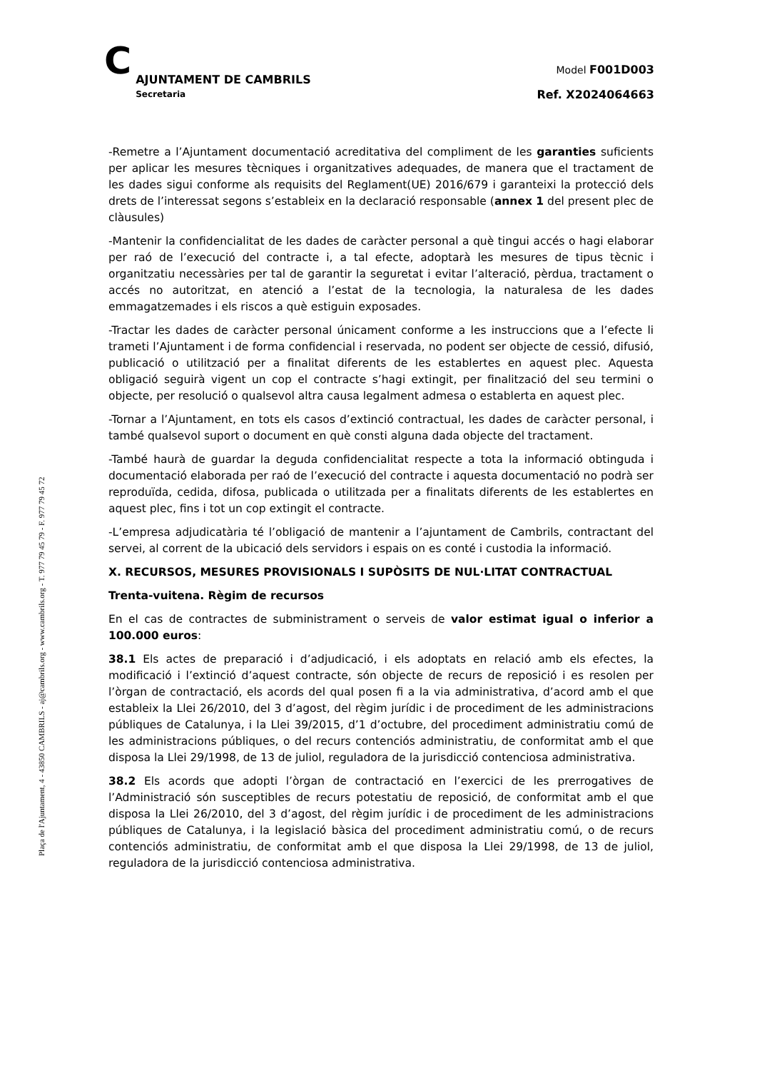Plaça de l'Ajuntament, 4 - 43850 CAMBRILS - aj@cambrils.org - www.cambrils.org - T. 977 79 45 79 - F. 977 79 45 72
C
AJUNTAMENT DE CAMBRILS
Secretaria
Model F001D003
Ref. X2024064663
-Remetre a l’Ajuntament documentació acreditativa del compliment de les garanties suficients per aplicar les mesures tècniques i organitzatives adequades, de manera que el tractament de les dades sigui conforme als requisits del Reglament(UE) 2016/679 i garanteixi la protecció dels drets de l’interessat segons s’estableix en la declaració responsable (annex 1 del present plec de clàusules)
-Mantenir la confidencialitat de les dades de caràcter personal a què tingui accés o hagi elaborar per raó de l’execució del contracte i, a tal efecte, adoptarà les mesures de tipus tècnic i organitzatiu necessàries per tal de garantir la seguretat i evitar l’alteració, pèrdua, tractament o accés no autoritzat, en atenció a l’estat de la tecnologia, la naturalesa de les dades emmagatzemades i els riscos a què estiguin exposades.
-Tractar les dades de caràcter personal únicament conforme a les instruccions que a l’efecte li trameti l’Ajuntament i de forma confidencial i reservada, no podent ser objecte de cessió, difusió, publicació o utilització per a finalitat diferents de les establertes en aquest plec. Aquesta obligació seguirà vigent un cop el contracte s’hagi extingit, per finalització del seu termini o objecte, per resolució o qualsevol altra causa legalment admesa o establerta en aquest plec.
-Tornar a l’Ajuntament, en tots els casos d’extinció contractual, les dades de caràcter personal, i també qualsevol suport o document en què consti alguna dada objecte del tractament.
-També haurà de guardar la deguda confidencialitat respecte a tota la informació obtinguda i documentació elaborada per raó de l’execució del contracte i aquesta documentació no podrà ser reproduïda, cedida, difosa, publicada o utilitzada per a finalitats diferents de les establertes en aquest plec, fins i tot un cop extingit el contracte.
-L’empresa adjudicatària té l’obligació de mantenir a l’ajuntament de Cambrils, contractant del servei, al corrent de la ubicació dels servidors i espais on es conté i custodia la informació.
X. RECURSOS, MESURES PROVISIONALS I SUPÒSITS DE NUL·LITAT CONTRACTUAL
Trenta-vuitena. Règim de recursos
En el cas de contractes de subministrament o serveis de valor estimat igual o inferior a 100.000 euros:
38.1 Els actes de preparació i d’adjudicació, i els adoptats en relació amb els efectes, la modificació i l’extinció d’aquest contracte, són objecte de recurs de reposició i es resolen per l’òrgan de contractació, els acords del qual posen fi a la via administrativa, d’acord amb el que estableix la Llei 26/2010, del 3 d’agost, del règim jurídic i de procediment de les administracions públiques de Catalunya, i la Llei 39/2015, d’1 d’octubre, del procediment administratiu comú de les administracions públiques, o del recurs contenciós administratiu, de conformitat amb el que disposa la Llei 29/1998, de 13 de juliol, reguladora de la jurisdicció contenciosa administrativa.
38.2 Els acords que adopti l’òrgan de contractació en l’exercici de les prerrogatives de l’Administració són susceptibles de recurs potestatiu de reposició, de conformitat amb el que disposa la Llei 26/2010, del 3 d’agost, del règim jurídic i de procediment de les administracions públiques de Catalunya, i la legislació bàsica del procediment administratiu comú, o de recurs contenciós administratiu, de conformitat amb el que disposa la Llei 29/1998, de 13 de juliol, reguladora de la jurisdicció contenciosa administrativa.